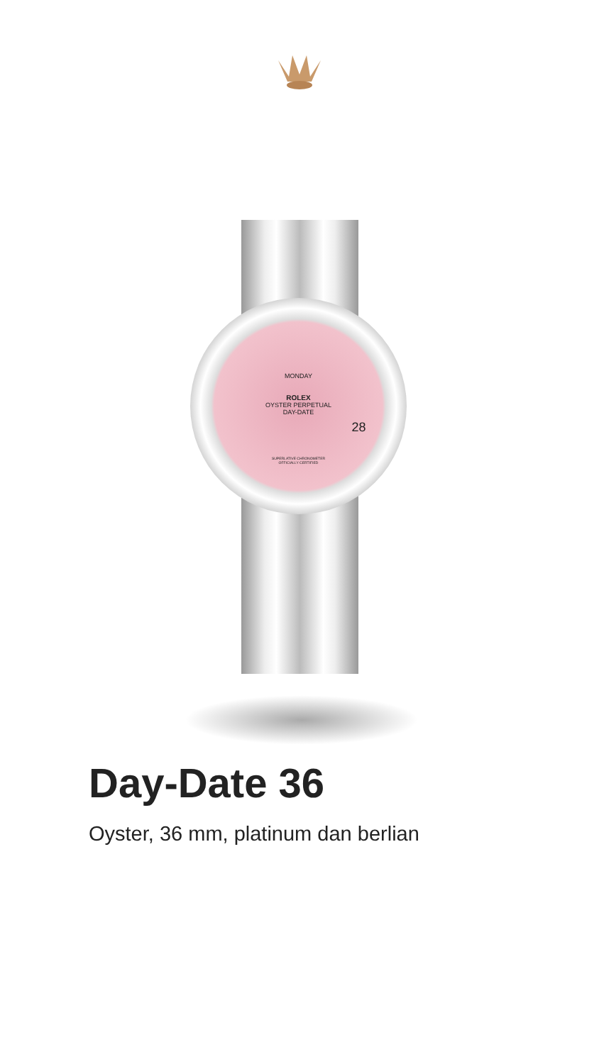MONDAY
ROLEX
OYSTER PERPETUAL
DAY-DATE
28
SUPERLATIVE CHRONOMETER
OFFICIALLY CERTIFIED
Day-Date 36
Oyster, 36 mm, platinum dan berlian